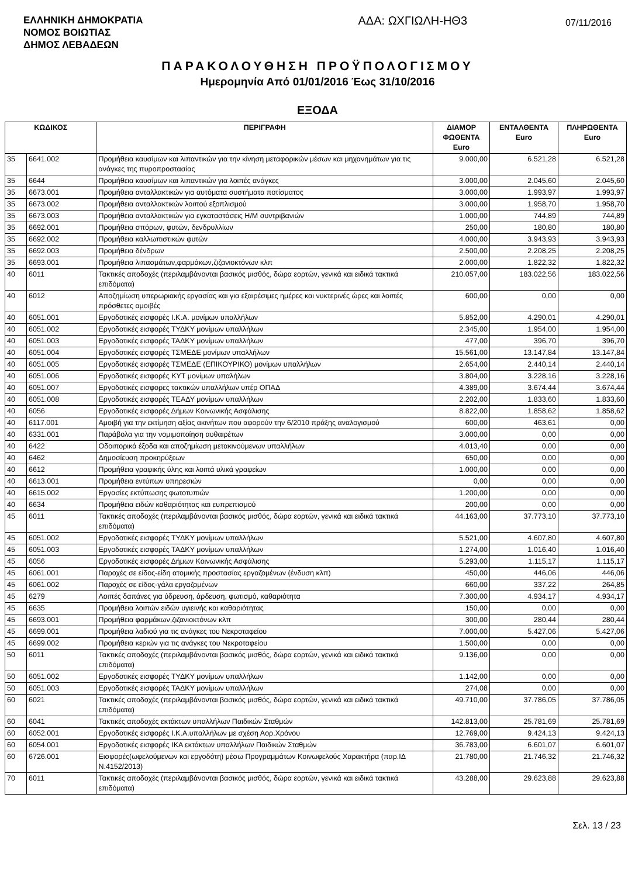ΕΛΛΗΝΙΚΗ ΔΗΜΟΚΡΑΤΙΑ
ΝΟΜΟΣ ΒΟΙΩΤΙΑΣ
ΔΗΜΟΣ ΛΕΒΑΔΕΩΝ
ΑΔΑ: ΩΧΓΙΩΛΗ-ΗΘ3
07/11/2016
ΠΑΡΑΚΟΛΟΥΘΗΣΗ ΠΡΟΫΠΟΛΟΓΙΣΜΟΥ
Ημερομηνία Από 01/01/2016 Έως 31/10/2016
ΕΞΟΔΑ
| ΚΩΔΙΚΟΣ | | ΠΕΡΙΓΡΑΦΗ | ΔΙΑΜΟΡ ΦΩΘΕΝΤΑ Euro | ΕΝΤΑΛΘΕΝΤΑ Euro | ΠΛΗΡΩΘΕΝΤΑ Euro |
| --- | --- | --- | --- | --- | --- |
| 35 | 6641.002 | Προμήθεια καυσίμων και λιπαντικών για την κίνηση μεταφορικών μέσων και μηχανημάτων για τις ανάγκες της πυροπροστασίας | 9.000,00 | 6.521,28 | 6.521,28 |
| 35 | 6644 | Προμήθεια καυσίμων και λιπαντικών για λοιπές ανάγκες | 3.000,00 | 2.045,60 | 2.045,60 |
| 35 | 6673.001 | Προμήθεια ανταλλακτικών για αυτόματα συστήματα ποτίσματος | 3.000,00 | 1.993,97 | 1.993,97 |
| 35 | 6673.002 | Προμήθεια ανταλλακτικών λοιπού εξοπλισμού | 3.000,00 | 1.958,70 | 1.958,70 |
| 35 | 6673.003 | Προμήθεια ανταλλακτικών για εγκαταστάσεις Η/Μ συντριβανιών | 1.000,00 | 744,89 | 744,89 |
| 35 | 6692.001 | Προμήθεια σπόρων, φυτών, δενδρυλλίων | 250,00 | 180,80 | 180,80 |
| 35 | 6692.002 | Προμήθεια καλλωπιστικών φυτών | 4.000,00 | 3.943,93 | 3.943,93 |
| 35 | 6692.003 | Προμήθεια δένδρων | 2.500,00 | 2.208,25 | 2.208,25 |
| 35 | 6693.001 | Προμήθεια λιπασμάτων,φαρμάκων,ζιζανιοκτόνων κλπ | 2.000,00 | 1.822,32 | 1.822,32 |
| 40 | 6011 | Τακτικές αποδοχές (περιλαμβάνονται βασικός μισθός, δώρα εορτών, γενικά και ειδικά τακτικά επιδόματα) | 210.057,00 | 183.022,56 | 183.022,56 |
| 40 | 6012 | Αποζημίωση υπερωριακής εργασίας και για εξαιρέσιμες ημέρες και νυκτερινές ώρες και λοιπές πρόσθετες αμοιβές | 600,00 | 0,00 | 0,00 |
| 40 | 6051.001 | Εργοδοτικές εισφορές Ι.Κ.Α. μονίμων υπαλλήλων | 5.852,00 | 4.290,01 | 4.290,01 |
| 40 | 6051.002 | Εργοδοτικές εισφορές ΤΥΔΚΥ μονίμων υπαλλήλων | 2.345,00 | 1.954,00 | 1.954,00 |
| 40 | 6051.003 | Εργοδοτικές εισφορές ΤΑΔΚΥ μονίμων υπαλλήλων | 477,00 | 396,70 | 396,70 |
| 40 | 6051.004 | Εργοδοτικές εισφορές ΤΣΜΕΔΕ μονίμων υπαλλήλων | 15.561,00 | 13.147,84 | 13.147,84 |
| 40 | 6051.005 | Εργοδοτικές εισφορές ΤΣΜΕΔΕ (ΕΠΙΚΟΥΡΙΚΟ) μονίμων υπαλλήλων | 2.654,00 | 2.440,14 | 2.440,14 |
| 40 | 6051.006 | Εργοδοτικές εισφορές ΚΥΤ μονίμων υπαλήλων | 3.804,00 | 3.228,16 | 3.228,16 |
| 40 | 6051.007 | Εργοδοτικές εισφορες τακτικών υπαλλήλων υπέρ ΟΠΑΔ | 4.389,00 | 3.674,44 | 3.674,44 |
| 40 | 6051.008 | Εργοδοτικές εισφορές ΤΕΑΔΥ μονίμων υπαλλήλων | 2.202,00 | 1.833,60 | 1.833,60 |
| 40 | 6056 | Εργοδοτικές εισφορές Δήμων Κοινωνικής Ασφάλισης | 8.822,00 | 1.858,62 | 1.858,62 |
| 40 | 6117.001 | Αμοιβή για την εκτίμηση αξίας ακινήτων που αφορούν την 6/2010 πράξης αναλογισμού | 600,00 | 463,61 | 0,00 |
| 40 | 6331.001 | Παράβολα για την νομιμοποίηση αυθαιρέτων | 3.000,00 | 0,00 | 0,00 |
| 40 | 6422 | Οδοιπορικά έξοδα και αποζημίωση μετακινούμενων υπαλλήλων | 4.013,40 | 0,00 | 0,00 |
| 40 | 6462 | Δημοσίευση προκηρύξεων | 650,00 | 0,00 | 0,00 |
| 40 | 6612 | Προμήθεια γραφικής ύλης και λοιπά υλικά γραφείων | 1.000,00 | 0,00 | 0,00 |
| 40 | 6613.001 | Προμήθεια εντύπων υπηρεσιών | 0,00 | 0,00 | 0,00 |
| 40 | 6615.002 | Εργασίες εκτύπωσης φωτοτυπιών | 1.200,00 | 0,00 | 0,00 |
| 40 | 6634 | Προμήθεια ειδών καθαριότητας και ευπρεπισμού | 200,00 | 0,00 | 0,00 |
| 45 | 6011 | Τακτικές αποδοχές (περιλαμβάνονται βασικός μισθός, δώρα εορτών, γενικά και ειδικά τακτικά επιδόματα) | 44.163,00 | 37.773,10 | 37.773,10 |
| 45 | 6051.002 | Εργοδοτικές εισφορές ΤΥΔΚΥ μονίμων υπαλλήλων | 5.521,00 | 4.607,80 | 4.607,80 |
| 45 | 6051.003 | Εργοδοτικές εισφορές ΤΑΔΚΥ μονίμων υπαλλήλων | 1.274,00 | 1.016,40 | 1.016,40 |
| 45 | 6056 | Εργοδοτικές εισφορές Δήμων Κοινωνικής Ασφάλισης | 5.293,00 | 1.115,17 | 1.115,17 |
| 45 | 6061.001 | Παροχές σε είδος-είδη ατομικής προστασίας εργαζομένων (ένδυση κλπ) | 450,00 | 446,06 | 446,06 |
| 45 | 6061.002 | Παροχές σε είδος-γάλα εργαζομένων | 660,00 | 337,22 | 264,85 |
| 45 | 6279 | Λοιπές δαπάνες για ύδρευση, άρδευση, φωτισμό, καθαριότητα | 7.300,00 | 4.934,17 | 4.934,17 |
| 45 | 6635 | Προμήθεια λοιπών ειδών υγιεινής και καθαριότητας | 150,00 | 0,00 | 0,00 |
| 45 | 6693.001 | Προμήθεια φαρμάκων,ζιζανιοκτόνων κλπ | 300,00 | 280,44 | 280,44 |
| 45 | 6699.001 | Προμήθεια λαδιού για τις ανάγκες του Νεκροταφείου | 7.000,00 | 5.427,06 | 5.427,06 |
| 45 | 6699.002 | Προμήθεια κεριών για τις ανάγκες του Νεκροταφείου | 1.500,00 | 0,00 | 0,00 |
| 50 | 6011 | Τακτικές αποδοχές (περιλαμβάνονται βασικός μισθός, δώρα εορτών, γενικά και ειδικά τακτικά επιδόματα) | 9.136,00 | 0,00 | 0,00 |
| 50 | 6051.002 | Εργοδοτικές εισφορές ΤΥΔΚΥ μονίμων υπαλλήλων | 1.142,00 | 0,00 | 0,00 |
| 50 | 6051.003 | Εργοδοτικές εισφορές ΤΑΔΚΥ μονίμων υπαλλήλων | 274,08 | 0,00 | 0,00 |
| 60 | 6021 | Τακτικές αποδοχές (περιλαμβάνονται βασικός μισθός, δώρα εορτών, γενικά και ειδικά τακτικά επιδόματα) | 49.710,00 | 37.786,05 | 37.786,05 |
| 60 | 6041 | Τακτικές αποδοχές εκτάκτων υπαλλήλων Παιδικών Σταθμών | 142.813,00 | 25.781,69 | 25.781,69 |
| 60 | 6052.001 | Εργοδοτικές εισφορές Ι.Κ.Α.υπαλλήλων με σχέση Αορ.Χρόνου | 12.769,00 | 9.424,13 | 9.424,13 |
| 60 | 6054.001 | Εργοδοτικές εισφορές ΙΚΑ εκτάκτων υπαλλήλων Παιδικών Σταθμών | 36.783,00 | 6.601,07 | 6.601,07 |
| 60 | 6726.001 | Εισφορές(ωφελούμενων και εργοδότη) μέσω Προγραμμάτων Κοινωφελούς Χαρακτήρα (παρ.ΙΔ Ν.4152/2013) | 21.780,00 | 21.746,32 | 21.746,32 |
| 70 | 6011 | Τακτικές αποδοχές (περιλαμβάνονται βασικός μισθός, δώρα εορτών, γενικά και ειδικά τακτικά επιδόματα) | 43.288,00 | 29.623,88 | 29.623,88 |
Σελ. 13 / 23